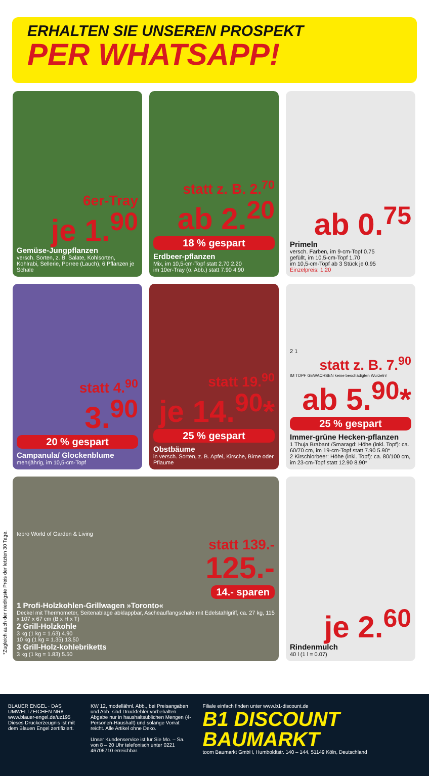ERHALTEN SIE UNSEREN PROSPEKT
PER WHATSAPP!
6er-Tray
je 1.<sup>90</sup>
Gemüse-Jungpflanzen
versch. Sorten, z. B. Salate, Kohlsorten, Kohlrabi, Sellerie, Porree (Lauch), 6 Pflanzen je Schale
statt z. B. 2.<sup>70</sup>
ab 2.<sup>20</sup>
18 % gespart
Erdbeer-pflanzen
Mix, im 10,5-cm-Topf statt 2.70 2.20
im 10er-Tray (o. Abb.) statt 7.90 4.90
ab 0.<sup>75</sup>
Primeln
versch. Farben, im 9-cm-Topf 0.75
gefüllt, im 10,5-cm-Topf 1.70
im 10,5-cm-Topf ab 3 Stück je 0.95
Einzelpreis: 1.20
statt 4.<sup>90</sup>
3.<sup>90</sup>
20 % gespart
Campanula/ Glockenblume
mehrjährig, im 10,5-cm-Topf
statt 19.<sup>90</sup>
je 14.<sup>90</sup>*
25 % gespart
Obstbäume
in versch. Sorten, z. B. Apfel, Kirsche, Birne oder Pflaume
2 1
statt z. B. 7.<sup>90</sup>
IM TOPF GEWACHSEN keine beschädigten Wurzeln!
ab 5.<sup>90</sup>*
25 % gespart
Immer-grüne Hecken-pflanzen
1 Thuja Brabant /Smaragd: Höhe (inkl. Topf): ca. 60/70 cm, im 19-cm-Topf statt 7.90 5.90*
2 Kirschlorbeer: Höhe (inkl. Topf): ca. 80/100 cm, im 23-cm-Topf statt 12.90 8.90*
tepro World of Garden & Living
statt 139.-
125.-
14.- sparen
1 Profi-Holzkohlen-Grillwagen »Toronto«
Deckel mit Thermometer, Seitenablage abklappbar, Ascheauffangschale mit Edelstahlgriff, ca. 27 kg, 115 x 107 x 67 cm (B x H x T)
2 Grill-Holzkohle
3 kg (1 kg = 1.63) 4.90
10 kg (1 kg = 1.35) 13.50
3 Grill-Holz-kohlebriketts
3 kg (1 kg = 1.83) 5.50
je 2.<sup>60</sup>
Rindenmulch
40 l (1 l = 0.07)
*Zugleich auch der niedrigste Preis der letzten 30 Tage.
BLAUER ENGEL · DAS UMWELTZEICHEN NR8
www.blauer-engel.de/uz195
Dieses Druckerzeugnis ist mit dem Blauen Engel zertifiziert.
KW 12, modellähnl. Abb., bei Preisangaben und Abb. sind Druckfehler vorbehalten. Abgabe nur in haushaltsüblichen Mengen (4-Personen-Haushalt) und solange Vorrat reicht. Alle Artikel ohne Deko.
Unser Kundenservice ist für Sie Mo. – Sa. von 8 – 20 Uhr telefonisch unter 0221 46706710 erreichbar.
Filiale einfach finden unter www.b1-discount.de
B1 DISCOUNT BAUMARKT
toom Baumarkt GmbH, Humboldtstr. 140 – 144, 51149 Köln, Deutschland